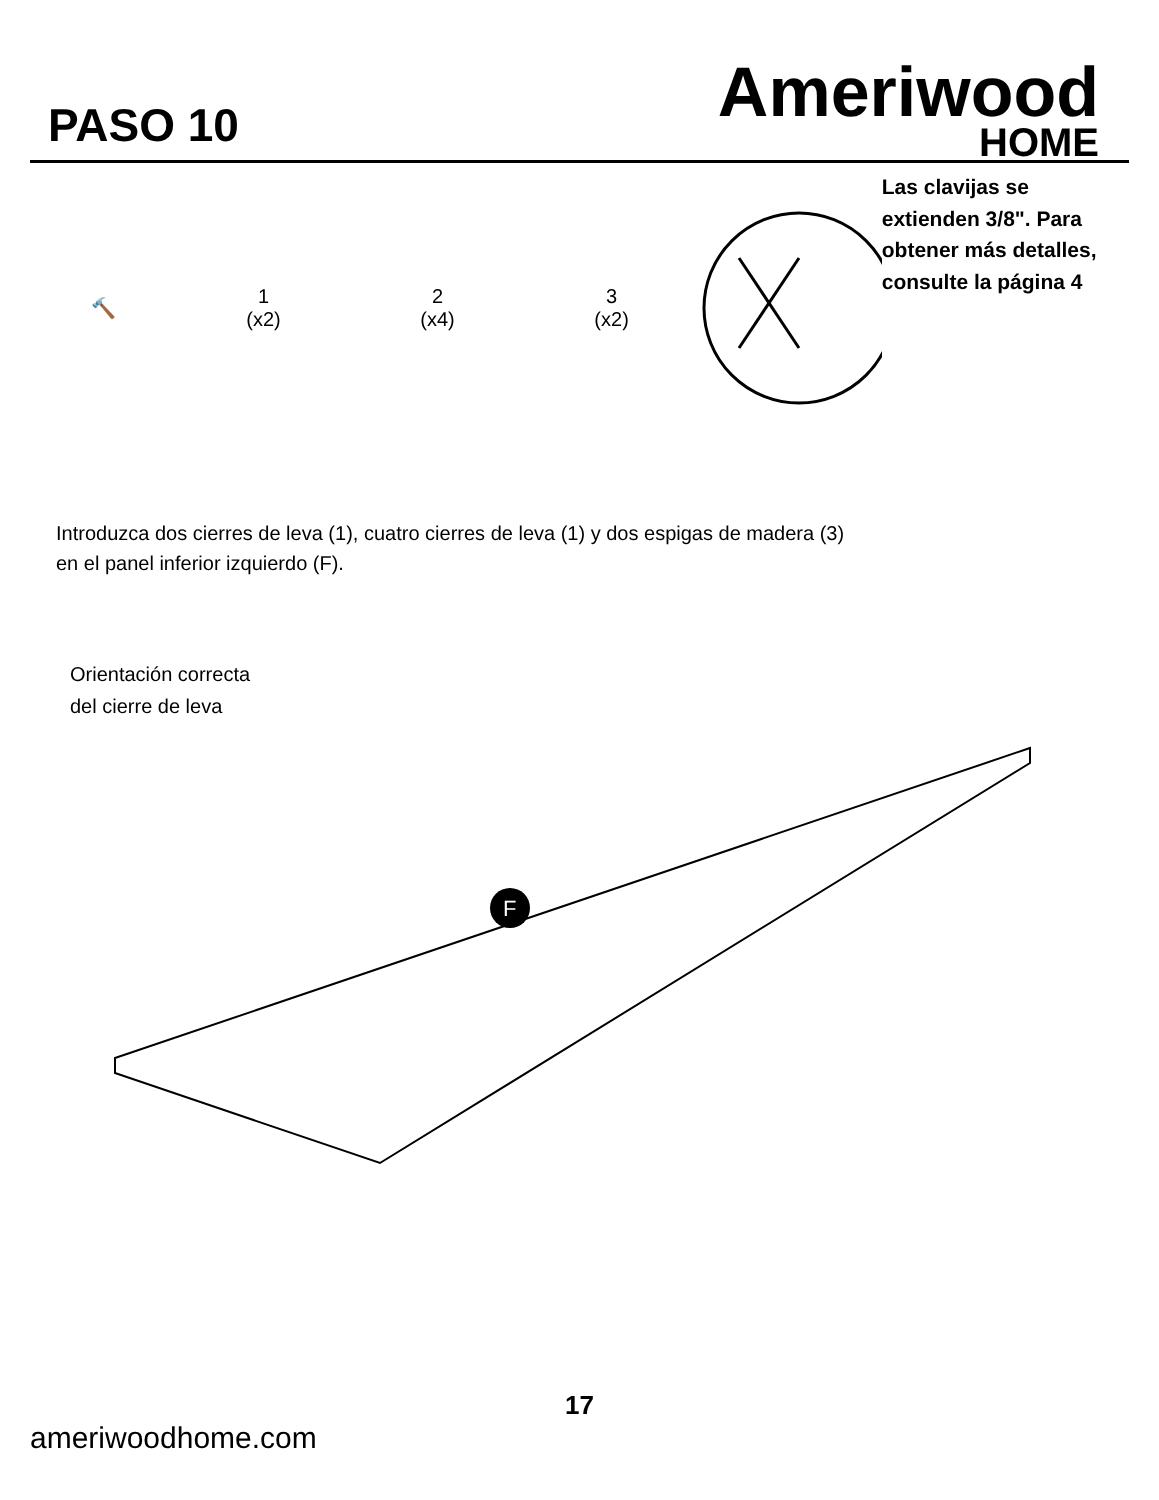PASO 10
Ameriwood
HOME
🔨
1
(x2)
2
(x4)
3
(x2)
Las clavijas se extienden 3/8". Para obtener más detalles, consulte la página 4
Introduzca dos cierres de leva (1), cuatro cierres de leva (1) y dos espigas de madera (3)
en el panel inferior izquierdo (F).
Orientación correcta
del cierre de leva
F
17
ameriwoodhome.com